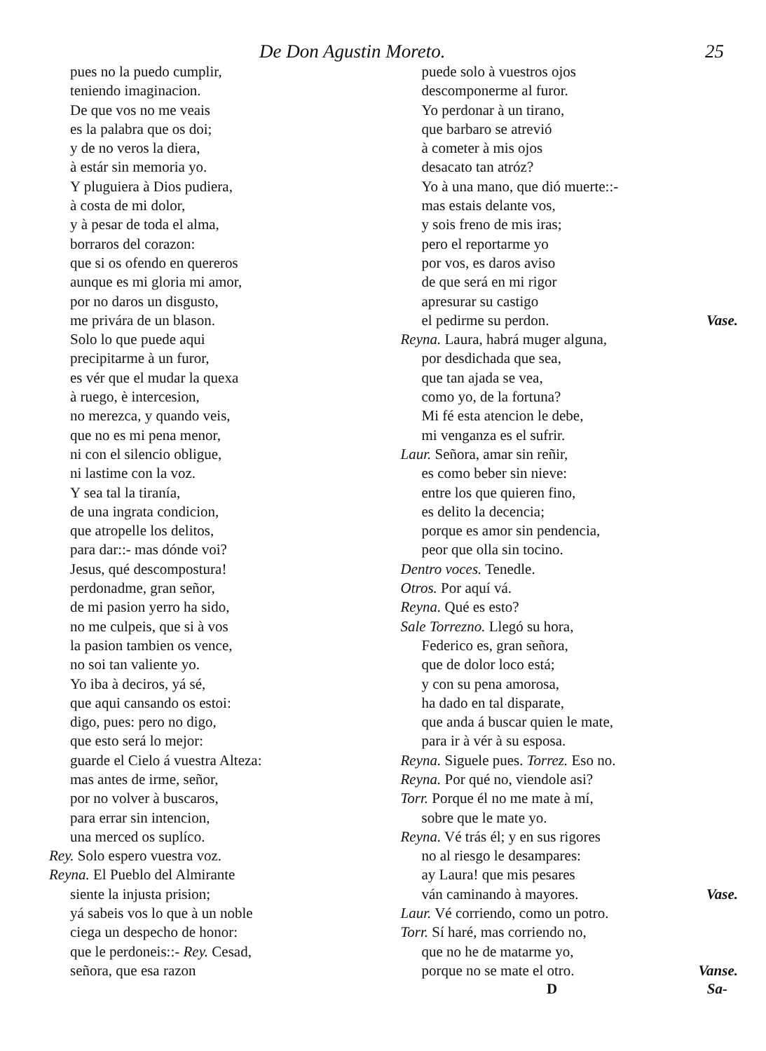De Don Agustin Moreto. 25
pues no la puedo cumplir,
teniendo imaginacion.
De que vos no me veais
es la palabra que os doi;
y de no veros la diera,
à estár sin memoria yo.
Y pluguiera à Dios pudiera,
à costa de mi dolor,
y à pesar de toda el alma,
borraros del corazon:
que si os ofendo en quereros
aunque es mi gloria mi amor,
por no daros un disgusto,
me privára de un blason.
Solo lo que puede aqui
precipitarme à un furor,
es vér que el mudar la quexa
à ruego, è intercesion,
no merezca, y quando veis,
que no es mi pena menor,
ni con el silencio obligue,
ni lastime con la voz.
Y sea tal la tiranía,
de una ingrata condicion,
que atropelle los delitos,
para dar::- mas dónde voi?
Jesus, qué descompostura!
perdonadme, gran señor,
de mi pasion yerro ha sido,
no me culpeis, que si à vos
la pasion tambien os vence,
no soi tan valiente yo.
Yo iba à deciros, yá sé,
que aqui cansando os estoi:
digo, pues: pero no digo,
que esto será lo mejor:
guarde el Cielo á vuestra Alteza:
mas antes de irme, señor,
por no volver à buscaros,
para errar sin intencion,
una merced os suplíco.
Rey. Solo espero vuestra voz.
Reyna. El Pueblo del Almirante
siente la injusta prision;
yá sabeis vos lo que à un noble
ciega un despecho de honor:
que le perdoneis::- Rey. Cesad,
señora, que esa razon
puede solo à vuestros ojos
descomponerme al furor.
Yo perdonar à un tirano,
que barbaro se atrevió
à cometer à mis ojos
desacato tan atróz?
Yo à una mano, que dió muerte::-
mas estais delante vos,
y sois freno de mis iras;
pero el reportarme yo
por vos, es daros aviso
de que será en mi rigor
apresurar su castigo
el pedirme su perdon. Vase.
Reyna. Laura, habrá muger alguna,
por desdichada que sea,
que tan ajada se vea,
como yo, de la fortuna?
Mi fé esta atencion le debe,
mi venganza es el sufrir.
Laur. Señora, amar sin reñir,
es como beber sin nieve:
entre los que quieren fino,
es delito la decencia;
porque es amor sin pendencia,
peor que olla sin tocino.
Dentro voces. Tenedle.
Otros. Por aquí vá.
Reyna. Qué es esto?
Sale Torrezno. Llegó su hora,
Federico es, gran señora,
que de dolor loco está;
y con su pena amorosa,
ha dado en tal disparate,
que anda á buscar quien le mate,
para ir à vér à su esposa.
Reyna. Siguele pues. Torrez. Eso no.
Reyna. Por qué no, viendole asi?
Torr. Porque él no me mate à mí,
sobre que le mate yo.
Reyna. Vé trás él; y en sus rigores
no al riesgo le desampares:
ay Laura! que mis pesares
ván caminando à mayores. Vase.
Laur. Vé corriendo, como un potro.
Torr. Sí haré, mas corriendo no,
que no he de matarme yo,
porque no se mate el otro. Vanse.
D Sa-